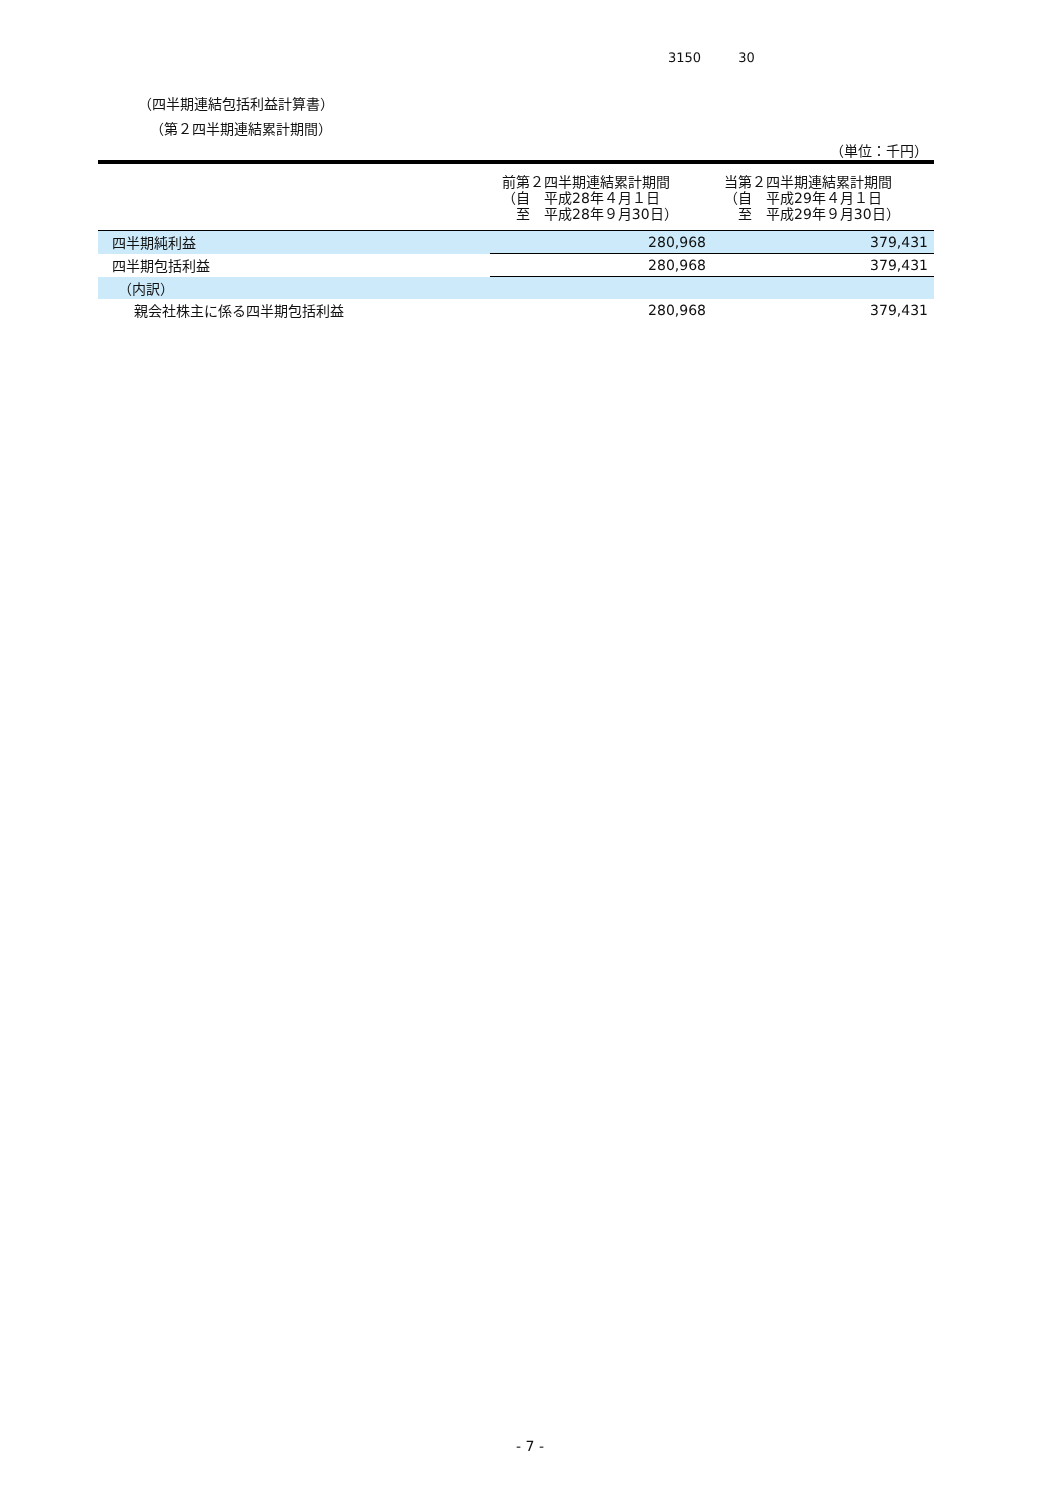3150 30
（四半期連結包括利益計算書）
（第２四半期連結累計期間）
（単位：千円）
| | 前第２四半期連結累計期間 （自 平成28年４月１日 至 平成28年９月30日） | 当第２四半期連結累計期間 （自 平成29年４月１日 至 平成29年９月30日） |
| --- | --- | --- |
| 四半期純利益 | 280,968 | 379,431 |
| 四半期包括利益 | 280,968 | 379,431 |
| （内訳） | | |
| 親会社株主に係る四半期包括利益 | 280,968 | 379,431 |
- 7 -